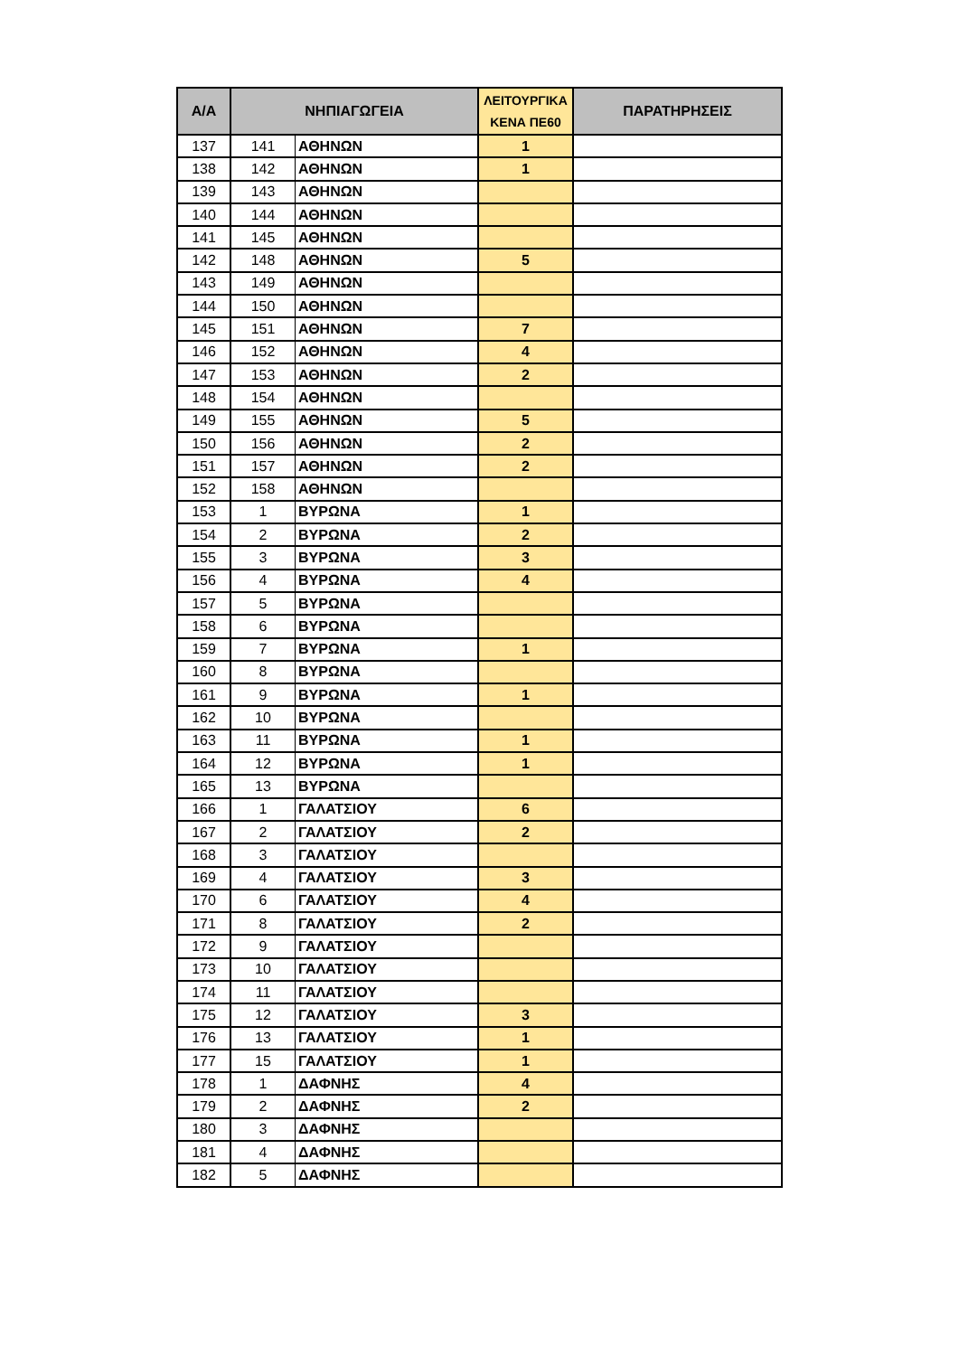| Α/Α | ΝΗΠΙΑΓΩΓΕΙΑ | | ΛΕΙΤΟΥΡΓΙΚΑ ΚΕΝΑ ΠΕ60 | ΠΑΡΑΤΗΡΗΣΕΙΣ |
| --- | --- | --- | --- | --- |
| 137 | 141 | ΑΘΗΝΩΝ | 1 | |
| 138 | 142 | ΑΘΗΝΩΝ | 1 | |
| 139 | 143 | ΑΘΗΝΩΝ | | |
| 140 | 144 | ΑΘΗΝΩΝ | | |
| 141 | 145 | ΑΘΗΝΩΝ | | |
| 142 | 148 | ΑΘΗΝΩΝ | 5 | |
| 143 | 149 | ΑΘΗΝΩΝ | | |
| 144 | 150 | ΑΘΗΝΩΝ | | |
| 145 | 151 | ΑΘΗΝΩΝ | 7 | |
| 146 | 152 | ΑΘΗΝΩΝ | 4 | |
| 147 | 153 | ΑΘΗΝΩΝ | 2 | |
| 148 | 154 | ΑΘΗΝΩΝ | | |
| 149 | 155 | ΑΘΗΝΩΝ | 5 | |
| 150 | 156 | ΑΘΗΝΩΝ | 2 | |
| 151 | 157 | ΑΘΗΝΩΝ | 2 | |
| 152 | 158 | ΑΘΗΝΩΝ | | |
| 153 | 1 | ΒΥΡΩΝΑ | 1 | |
| 154 | 2 | ΒΥΡΩΝΑ | 2 | |
| 155 | 3 | ΒΥΡΩΝΑ | 3 | |
| 156 | 4 | ΒΥΡΩΝΑ | 4 | |
| 157 | 5 | ΒΥΡΩΝΑ | | |
| 158 | 6 | ΒΥΡΩΝΑ | | |
| 159 | 7 | ΒΥΡΩΝΑ | 1 | |
| 160 | 8 | ΒΥΡΩΝΑ | | |
| 161 | 9 | ΒΥΡΩΝΑ | 1 | |
| 162 | 10 | ΒΥΡΩΝΑ | | |
| 163 | 11 | ΒΥΡΩΝΑ | 1 | |
| 164 | 12 | ΒΥΡΩΝΑ | 1 | |
| 165 | 13 | ΒΥΡΩΝΑ | | |
| 166 | 1 | ΓΑΛΑΤΣΙΟΥ | 6 | |
| 167 | 2 | ΓΑΛΑΤΣΙΟΥ | 2 | |
| 168 | 3 | ΓΑΛΑΤΣΙΟΥ | | |
| 169 | 4 | ΓΑΛΑΤΣΙΟΥ | 3 | |
| 170 | 6 | ΓΑΛΑΤΣΙΟΥ | 4 | |
| 171 | 8 | ΓΑΛΑΤΣΙΟΥ | 2 | |
| 172 | 9 | ΓΑΛΑΤΣΙΟΥ | | |
| 173 | 10 | ΓΑΛΑΤΣΙΟΥ | | |
| 174 | 11 | ΓΑΛΑΤΣΙΟΥ | | |
| 175 | 12 | ΓΑΛΑΤΣΙΟΥ | 3 | |
| 176 | 13 | ΓΑΛΑΤΣΙΟΥ | 1 | |
| 177 | 15 | ΓΑΛΑΤΣΙΟΥ | 1 | |
| 178 | 1 | ΔΑΦΝΗΣ | 4 | |
| 179 | 2 | ΔΑΦΝΗΣ | 2 | |
| 180 | 3 | ΔΑΦΝΗΣ | | |
| 181 | 4 | ΔΑΦΝΗΣ | | |
| 182 | 5 | ΔΑΦΝΗΣ | | |